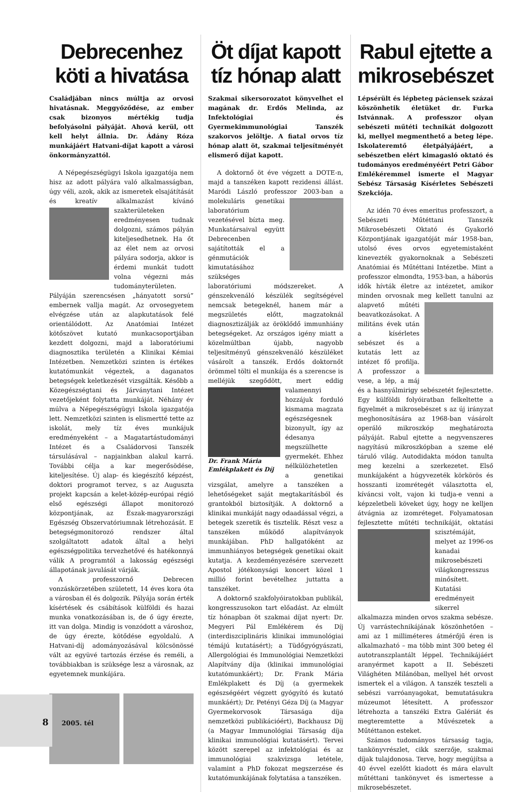Debrecenhez köti a hivatása
Családjában nincs múltja az orvosi hivatásnak. Meggyőződése, az ember csak bizonyos mértékig tudja befolyásolni pályáját. Ahová kerül, ott kell helyt állnia. Dr. Ádány Róza munkájáért Hatvani-díjat kapott a városi önkormányzattól.
A Népegészségügyi Iskola igazgatója nem hisz az adott pályára való alkalmasságban, úgy véli, azok, akik az ismeretek elsajátítását és kreatív alkalmazást kívánó szakterü leteken eredményesen tudnak dolgozni, számos pályán kiteljesedhetnek. Ha őt az élet nem az orvosi pályára sodorja, akkor is érdemi munkát tudott volna végezni más tudományterületen. Pályáján szerencsésen „hányatott sorsú” embernek vallja magát. Az orvosegyetem elvégzése után az alapkutatások felé orientálódott. Az Anatómiai Intézet kötőszövet kutató munkacsoportjában kezdett dolgozni, majd a laboratóriumi diagnosztika területén a Klinikai Kémiai Intézetben. Nemzetközi szinten is értékes kutatómunkát végeztek, a daganatos betegségek keletkezését vizsgálták. Később a Közegészségtani és Járványtani Intézet vezetőjeként folytatta munkáját. Néhány év múlva a Népegészségügyi Iskola igazgatója lett. Nemzetközi szinten is elismertté tette az iskolát, mely tíz éves munkájuk eredményeként – a Magatartástudományi Intézet és a Családorvosi Tanszék társulásával – napjainkban alakul karrá. További célja a kar megerősödése, kiteljesítése. Új alap- és kiegészítő képzést, doktori programot tervez, s az Auguszta projekt kapcsán a kelet-közép-európai régió első egészségi állapot monitorozó központjának, az Észak-magyarországi Egészség Obszervatóriumnak létrehozását. E betegségmonitorozó rendszer által szolgáltatott adatok által a helyi egészségpolitika tervezhetővé és hatékonnyá válik A programtól a lakosság egészségi állapotának javulását várják.
A professzornő Debrecen vonzáskörzetében született, 14 éves kora óta a városban él és dolgozik. Pályája során érték kísértések és csábítások külföldi és hazai munka vonatkozásában is, de ő úgy érezte, itt van dolga. Mindig is vonzódott a városhoz, de úgy érezte, kötődése egyoldalú. A Hatvani-díj adományozásával kölcsönössé vált az együvé tartozás érzése és reméli, a továbbiakban is szüksége lesz a városnak, az egyetemnek munkájára.
Öt díjat kapott tíz hónap alatt
Szakmai sikersorozatot könyvelhet el magának dr. Erdős Melinda, az Infektológiai és Gyermekimmunológiai Tanszék szakorvos jelöltje. A fiatal orvos tíz hónap alatt öt, szakmai teljesítményét elismerő díjat kapott.
A doktornő öt éve végzett a DOTE-n, majd a tanszéken kapott rezidensi állást. Maródi László professzor 2003-ban a molekuláris genetikai laboratórium vezetésével bízta meg. Munkatársaival együtt Debrecenben sajátították el a génmutációk kimutatásához szükséges laboratóriumi módszereket. A génszekvenáló készülék segítségével nemcsak betegeknél, hanem már a megszületés előtt, magzatoknál diagnosztizálják az öröklődő immunhiány betegségeket. Az országos igény miatt a közelmúltban újabb, nagyobb teljesítményű génszekvenáló készüléket vásárolt a tanszék. Erdős doktornőt örömmel tölti el munkája és a szerencse is melléjük szegődött, mert Dr. Frank Mária Emlékplakett és Díj eddig valamennyi hozzájuk forduló kismama magzata egészségesnek bizonyult, így az édesanya megszülhette gyermekét. Ehhez nélkülözhetetlen a genetikai vizsgálat, amelyre a tanszéken a lehetőségeket saját megtakarításból és grantokból biztosítják. A doktornő a klinikai munkáját nagy odaadással végzi, a betegek szeretik és tisztelik. Részt vesz a tanszéken működő alapítványok munkájában. PhD hallgatóként az immunhiányos betegségek genetikai okait kutatja. A kezdeményezésére szervezett Apostol jótékonysági koncert közel 1 millió forint bevételhez juttatta a tanszéket.
A doktornő szakfolyóiratokban publikál, kongresszusokon tart előadást. Az elmúlt tíz hónapban öt szakmai díjat nyert: Dr. Megyeri Pál Emlékérem és Díj (interdiszciplináris klinikai immunológiai témájú kutatásért); a Tüdőgyógyászati, Allergológiai és Immunológiai Nemzetközi Alapítvány díja (klinikai immunológiai kutatómunkáért); Dr. Frank Mária Emlékplakett és Díj (a gyermekek egészségéért végzett gyógyító és kutató munkáért); Dr. Petényi Géza Díj (a Magyar Gyermekorvosok Társasága díja nemzetközi publikációért), Backhausz Díj (a Magyar Immunológiai Társaság díja klinikai immunológiai kutatásért). Tervei között szerepel az infektológiai és az immunológiai szakvizsga letétele, valamint a PhD fokozat megszerzése és kutatómunkájának folytatása a tanszéken.
Rabul ejtette a mikrosebészet
Lépsérült és lépbeteg páciensek százai köszönhetik életüket dr. Furka Istvánnak. A professzor olyan sebészeti műtéti technikát dolgozott ki, mellyel megmenthető a beteg lépe. Iskolateremtő életpályájáért, a sebészetben elért kimagasló oktató és tudományos eredményéért Petri Gábor Emlékéremmel ismerte el Magyar Sebész Társaság Kísérletes Sebészeti Szekciója.
Az idén 70 éves emeritus professzort, a Sebészeti Műtéttani Tanszék Mikrosebészeti Oktató és Gyakorló Központjának igazgatóját már 1958-ban, utolsó éves orvos egyetemistaként kinevezték gyakornoknak a Sebészeti Anatómiai és Műtéttani Intézetbe. Mint a professzor elmondta, 1953-ban, a háborús idők hívták életre az intézetet, amikor minden orvosnak meg kellett tanulni az alapvető műté ti beavatkozásokat. A militáns évek után a kísérletes sebészet és a kutatás lett az intézet fő profilja. A professzor a vese, a lép, a máj és a hasnyálmirigy sebészetét fejlesztette. Egy külföldi folyóiratban felkeltette a figyelmét a mikrosebészet s az új irányzat meghonosítására az 1968-ban vásárolt operáló mikroszkóp meghatározta pályáját. Rabul ejtette a negyvenszeres nagyítású mikroszkópban a szeme elé táruló világ. Autodidakta módon tanulta meg kezelni a szerkezetet. Első munkájaként a húgyvezeték körkörös és hosszanti izomrétegét választotta el, kíváncsi volt, vajon ki tudja-e venni a képzeletbeli köveket úgy, hogy ne kelljen átvágnia az izomréteget. Folyamatosan fejlesztette műtéti techniká ját, oktatási szisztémáját, melyet az 1996-os kanadai mikrosebészeti világkongresszus minősített. Kutatási eredményeit sikerrel alkalmazza minden orvos szakma sebésze. Új varrástechnikájának köszönhetően – ami az 1 milliméteres átmérőjű éren is alkalmazható – ma több mint 300 beteg él autotranszplantált léppel. Technikájáért aranyérmet kapott a II. Sebészeti Világhéten Milánóban, mellyel hét orvost ismertek el a világon. A tanszék teszteli a sebészi varróanyagokat, bemutatásukra múzeumot létesített. A professzor létrehozta a tanszéki Extra Galériát és megteremtette a Művészetek a Műtéttanon esteket.
Számos tudományos társaság tagja, tankönyvrészlet, cikk szerzője, szakmai díjak tulajdonosa. Terve, hogy megújítsa a 40 évvel ezelőtt kiadott és mára elavult műtéttani tankönyvet és ismertesse a mikrosebészetet.
8 2005. tél